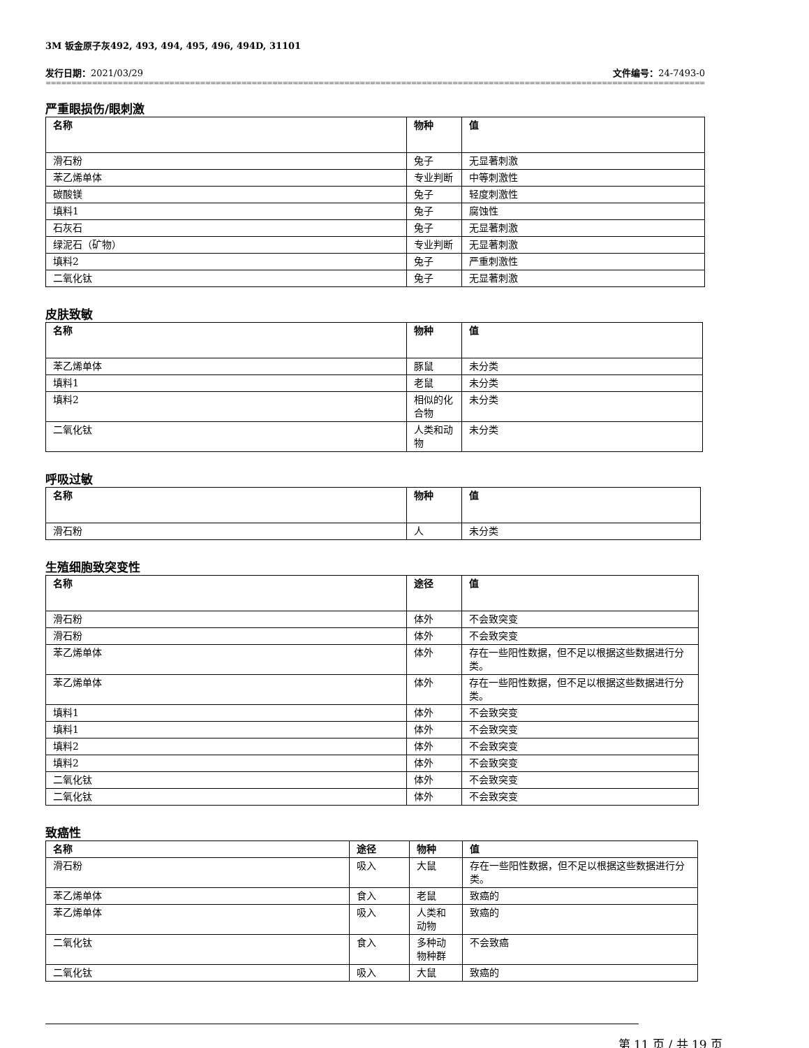3M 钣金原子灰492, 493, 494, 495, 496, 494D, 31101
发行日期：2021/03/29 文件编号：24-7493-0
==============================================================================================================================================================
严重眼损伤/眼刺激
| 名称 | 物种 | 值 |
| --- | --- | --- |
| 滑石粉 | 兔子 | 无显著刺激 |
| 苯乙烯单体 | 专业判断 | 中等刺激性 |
| 碳酸镁 | 兔子 | 轻度刺激性 |
| 填料1 | 兔子 | 腐蚀性 |
| 石灰石 | 兔子 | 无显著刺激 |
| 绿泥石（矿物） | 专业判断 | 无显著刺激 |
| 填料2 | 兔子 | 严重刺激性 |
| 二氧化钛 | 兔子 | 无显著刺激 |
皮肤致敏
| 名称 | 物种 | 值 |
| --- | --- | --- |
| 苯乙烯单体 | 豚鼠 | 未分类 |
| 填料1 | 老鼠 | 未分类 |
| 填料2 | 相似的化合物 | 未分类 |
| 二氧化钛 | 人类和动物 | 未分类 |
呼吸过敏
| 名称 | 物种 | 值 |
| --- | --- | --- |
| 滑石粉 | 人 | 未分类 |
生殖细胞致突变性
| 名称 | 途径 | 值 |
| --- | --- | --- |
| 滑石粉 | 体外 | 不会致突变 |
| 滑石粉 | 体外 | 不会致突变 |
| 苯乙烯单体 | 体外 | 存在一些阳性数据，但不足以根据这些数据进行分类。 |
| 苯乙烯单体 | 体外 | 存在一些阳性数据，但不足以根据这些数据进行分类。 |
| 填料1 | 体外 | 不会致突变 |
| 填料1 | 体外 | 不会致突变 |
| 填料2 | 体外 | 不会致突变 |
| 填料2 | 体外 | 不会致突变 |
| 二氧化钛 | 体外 | 不会致突变 |
| 二氧化钛 | 体外 | 不会致突变 |
致癌性
| 名称 | 途径 | 物种 | 值 |
| --- | --- | --- | --- |
| 滑石粉 | 吸入 | 大鼠 | 存在一些阳性数据，但不足以根据这些数据进行分类。 |
| 苯乙烯单体 | 食入 | 老鼠 | 致癌的 |
| 苯乙烯单体 | 吸入 | 人类和动物 | 致癌的 |
| 二氧化钛 | 食入 | 多种动物种群 | 不会致癌 |
| 二氧化钛 | 吸入 | 大鼠 | 致癌的 |
第 11 页 / 共 19 页